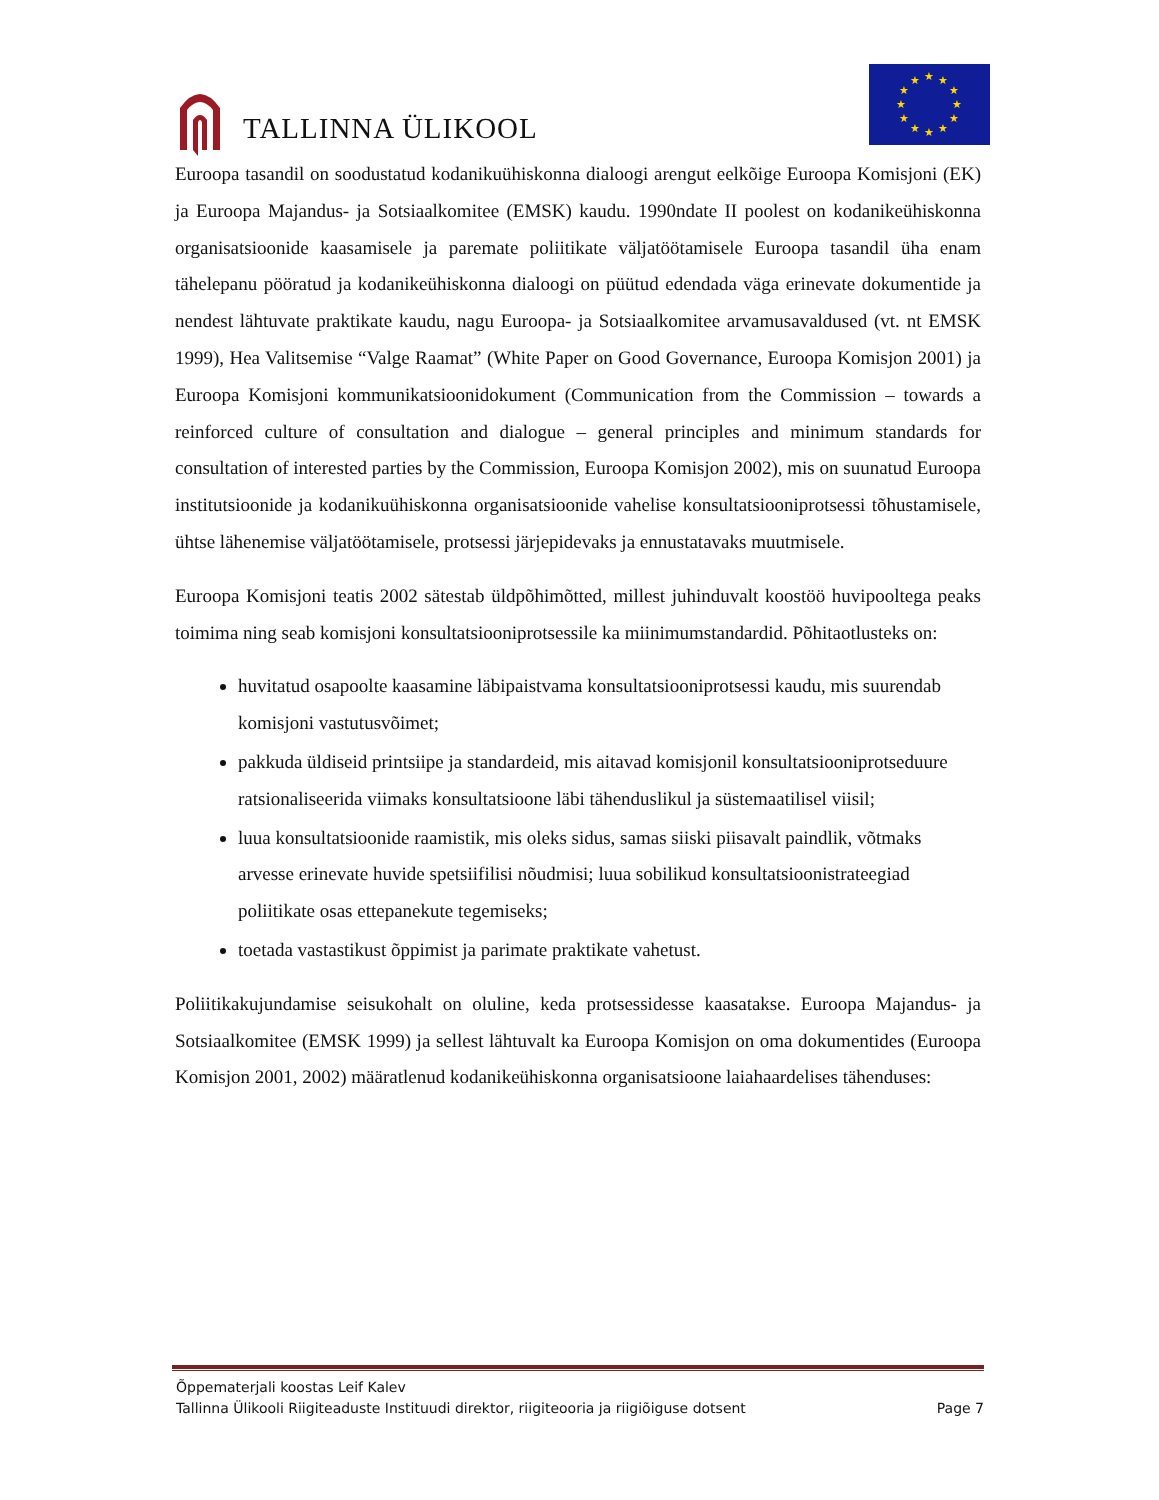TALLINNA ÜLIKOOL
★
★
★
★
★
★
★
★
★
★
★
★
Euroopa tasandil on soodustatud kodanikuühiskonna dialoogi arengut eelkõige Euroopa Komisjoni (EK) ja Euroopa Majandus- ja Sotsiaalkomitee (EMSK) kaudu. 1990ndate II poolest on kodanikeühiskonna organisatsioonide kaasamisele ja paremate poliitikate väljatöötamisele Euroopa tasandil üha enam tähelepanu pööratud ja kodanikeühiskonna dialoogi on püütud edendada väga erinevate dokumentide ja nendest lähtuvate praktikate kaudu, nagu Euroopa- ja Sotsiaalkomitee arvamusavaldused (vt. nt EMSK 1999), Hea Valitsemise “Valge Raamat” (White Paper on Good Governance, Euroopa Komisjon 2001) ja Euroopa Komisjoni kommunikatsioonidokument (Communication from the Commission – towards a reinforced culture of consultation and dialogue – general principles and minimum standards for consultation of interested parties by the Commission, Euroopa Komisjon 2002), mis on suunatud Euroopa institutsioonide ja kodanikuühiskonna organisatsioonide vahelise konsultatsiooniprotsessi tõhustamisele, ühtse lähenemise väljatöötamisele, protsessi järjepidevaks ja ennustatavaks muutmisele.
Euroopa Komisjoni teatis 2002 sätestab üldpõhimõtted, millest juhinduvalt koostöö huvipooltega peaks toimima ning seab komisjoni konsultatsiooniprotsessile ka miinimumstandardid. Põhitaotlusteks on:
huvitatud osapoolte kaasamine läbipaistvama konsultatsiooniprotsessi kaudu, mis suurendab komisjoni vastutusvõimet;
pakkuda üldiseid printsiipe ja standardeid, mis aitavad komisjonil konsultatsiooniprotseduure ratsionaliseerida viimaks konsultatsioone läbi tähenduslikul ja süstemaatilisel viisil;
luua konsultatsioonide raamistik, mis oleks sidus, samas siiski piisavalt paindlik, võtmaks arvesse erinevate huvide spetsiifilisi nõudmisi; luua sobilikud konsultatsioonistrateegiad poliitikate osas ettepanekute tegemiseks;
toetada vastastikust õppimist ja parimate praktikate vahetust.
Poliitikakujundamise seisukohalt on oluline, keda protsessidesse kaasatakse. Euroopa Majandus- ja Sotsiaalkomitee (EMSK 1999) ja sellest lähtuvalt ka Euroopa Komisjon on oma dokumentides (Euroopa Komisjon 2001, 2002) määratlenud kodanikeühiskonna organisatsioone laiahaardelises tähenduses:
Õppematerjali koostas Leif Kalev
Tallinna Ülikooli Riigiteaduste Instituudi direktor, riigiteooria ja riigiõiguse dotsent Page 7